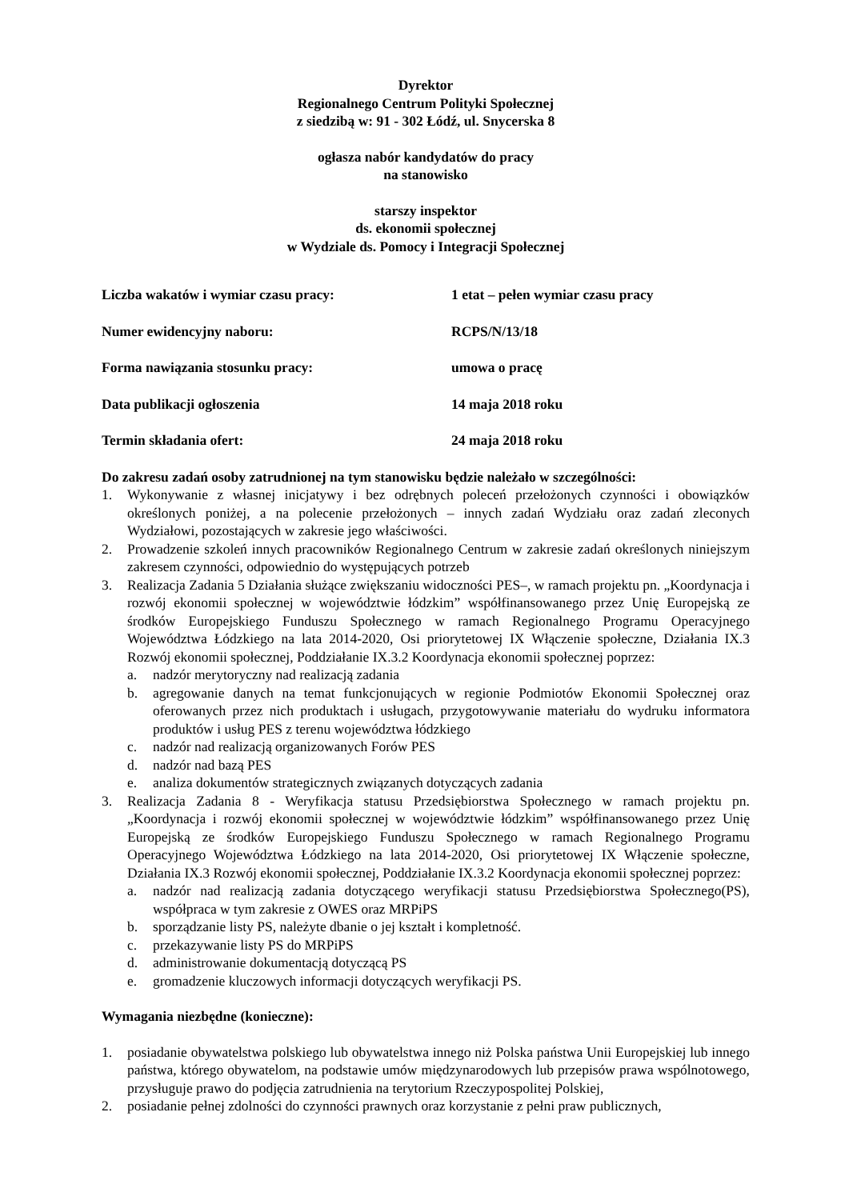Dyrektor
Regionalnego Centrum Polityki Społecznej
z siedzibą w: 91 - 302 Łódź, ul. Snycerska 8
ogłasza nabór kandydatów do pracy
na stanowisko
starszy inspektor
ds. ekonomii społecznej
w Wydziale ds. Pomocy i Integracji Społecznej
| Liczba wakatów i wymiar czasu pracy: | 1 etat – pełen wymiar czasu pracy |
| Numer ewidencyjny naboru: | RCPS/N/13/18 |
| Forma nawiązania stosunku pracy: | umowa o pracę |
| Data publikacji ogłoszenia | 14 maja 2018 roku |
| Termin składania ofert: | 24 maja 2018 roku |
Do zakresu zadań osoby zatrudnionej na tym stanowisku będzie należało w szczególności:
1. Wykonywanie z własnej inicjatywy i bez odrębnych poleceń przełożonych czynności i obowiązków określonych poniżej, a na polecenie przełożonych – innych zadań Wydziału oraz zadań zleconych Wydziałowi, pozostających w zakresie jego właściwości.
2. Prowadzenie szkoleń innych pracowników Regionalnego Centrum w zakresie zadań określonych niniejszym zakresem czynności, odpowiednio do występujących potrzeb
3. Realizacja Zadania 5 Działania służące zwiększaniu widoczności PES–, w ramach projektu pn. „Koordynacja i rozwój ekonomii społecznej w województwie łódzkim” współfinansowanego przez Unię Europejską ze środków Europejskiego Funduszu Społecznego w ramach Regionalnego Programu Operacyjnego Województwa Łódzkiego na lata 2014-2020, Osi priorytetowej IX Włączenie społeczne, Działania IX.3 Rozwój ekonomii społecznej, Poddziałanie IX.3.2 Koordynacja ekonomii społecznej poprzez:
a. nadzór merytoryczny nad realizacją zadania
b. agregowanie danych na temat funkcjonujących w regionie Podmiotów Ekonomii Społecznej oraz oferowanych przez nich produktach i usługach, przygotowywanie materiału do wydruku informatora produktów i usług PES z terenu województwa łódzkiego
c. nadzór nad realizacją organizowanych Forów PES
d. nadzór nad bazą PES
e. analiza dokumentów strategicznych związanych dotyczących zadania
3. Realizacja Zadania 8 - Weryfikacja statusu Przedsiębiorstwa Społecznego w ramach projektu pn. „Koordynacja i rozwój ekonomii społecznej w województwie łódzkim” współfinansowanego przez Unię Europejską ze środków Europejskiego Funduszu Społecznego w ramach Regionalnego Programu Operacyjnego Województwa Łódzkiego na lata 2014-2020, Osi priorytetowej IX Włączenie społeczne, Działania IX.3 Rozwój ekonomii społecznej, Poddziałanie IX.3.2 Koordynacja ekonomii społecznej poprzez:
a. nadzór nad realizacją zadania dotyczącego weryfikacji statusu Przedsiębiorstwa Społecznego(PS), współpraca w tym zakresie z OWES oraz MRPiPS
b. sporządzanie listy PS, należyte dbanie o jej kształt i kompletność.
c. przekazywanie listy PS do MRPiPS
d. administrowanie dokumentacją dotyczącą PS
e. gromadzenie kluczowych informacji dotyczących weryfikacji PS.
Wymagania niezbędne (konieczne):
1. posiadanie obywatelstwa polskiego lub obywatelstwa innego niż Polska państwa Unii Europejskiej lub innego państwa, którego obywatelom, na podstawie umów międzynarodowych lub przepisów prawa wspólnotowego, przysługuje prawo do podjęcia zatrudnienia na terytorium Rzeczypospolitej Polskiej,
2. posiadanie pełnej zdolności do czynności prawnych oraz korzystanie z pełni praw publicznych,